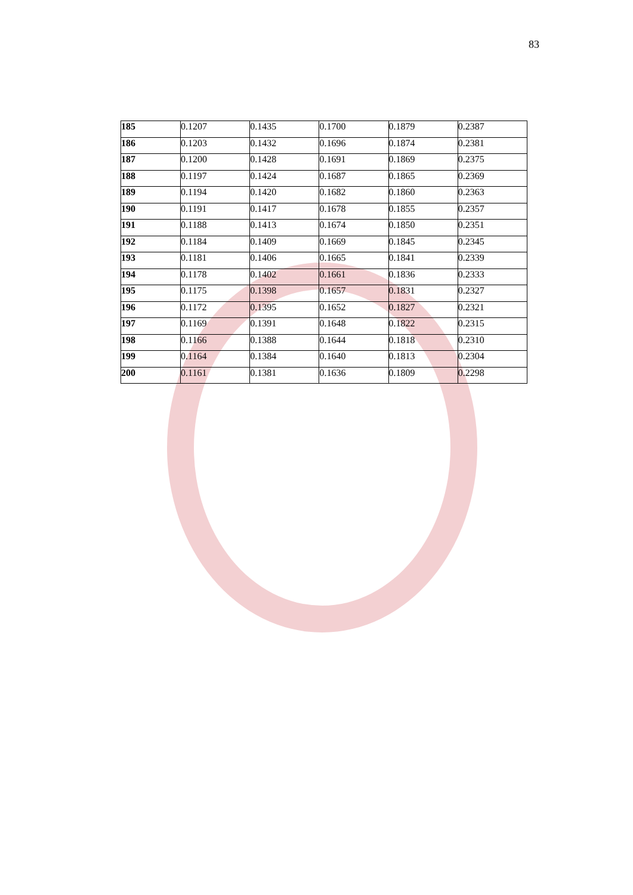83
| 185 | 0.1207 | 0.1435 | 0.1700 | 0.1879 | 0.2387 |
| 186 | 0.1203 | 0.1432 | 0.1696 | 0.1874 | 0.2381 |
| 187 | 0.1200 | 0.1428 | 0.1691 | 0.1869 | 0.2375 |
| 188 | 0.1197 | 0.1424 | 0.1687 | 0.1865 | 0.2369 |
| 189 | 0.1194 | 0.1420 | 0.1682 | 0.1860 | 0.2363 |
| 190 | 0.1191 | 0.1417 | 0.1678 | 0.1855 | 0.2357 |
| 191 | 0.1188 | 0.1413 | 0.1674 | 0.1850 | 0.2351 |
| 192 | 0.1184 | 0.1409 | 0.1669 | 0.1845 | 0.2345 |
| 193 | 0.1181 | 0.1406 | 0.1665 | 0.1841 | 0.2339 |
| 194 | 0.1178 | 0.1402 | 0.1661 | 0.1836 | 0.2333 |
| 195 | 0.1175 | 0.1398 | 0.1657 | 0.1831 | 0.2327 |
| 196 | 0.1172 | 0.1395 | 0.1652 | 0.1827 | 0.2321 |
| 197 | 0.1169 | 0.1391 | 0.1648 | 0.1822 | 0.2315 |
| 198 | 0.1166 | 0.1388 | 0.1644 | 0.1818 | 0.2310 |
| 199 | 0.1164 | 0.1384 | 0.1640 | 0.1813 | 0.2304 |
| 200 | 0.1161 | 0.1381 | 0.1636 | 0.1809 | 0.2298 |